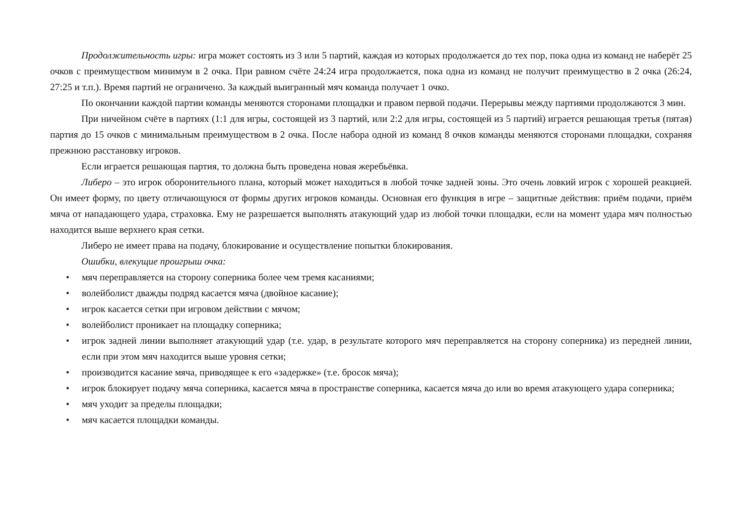Продолжительность игры: игра может состоять из 3 или 5 партий, каждая из которых продолжается до тех пор, пока одна из команд не наберёт 25 очков с преимуществом минимум в 2 очка. При равном счёте 24:24 игра продолжается, пока одна из команд не получит преимущество в 2 очка (26:24, 27:25 и т.п.). Время партий не ограничено. За каждый выигранный мяч команда получает 1 очко.
По окончании каждой партии команды меняются сторонами площадки и правом первой подачи. Перерывы между партиями продолжаются 3 мин.
При ничейном счёте в партиях (1:1 для игры, состоящей из 3 партий, или 2:2 для игры, состоящей из 5 партий) играется решающая третья (пятая) партия до 15 очков с минимальным преимуществом в 2 очка. После набора одной из команд 8 очков команды меняются сторонами площадки, сохраняя прежнюю расстановку игроков.
Если играется решающая партия, то должна быть проведена новая жеребьёвка.
Либеро – это игрок оборонительного плана, который может находиться в любой точке задней зоны. Это очень ловкий игрок с хорошей реакцией. Он имеет форму, по цвету отличающуюся от формы других игроков команды. Основная его функция в игре – защитные действия: приём подачи, приём мяча от нападающего удара, страховка. Ему не разрешается выполнять атакующий удар из любой точки площадки, если на момент удара мяч полностью находится выше верхнего края сетки.
Либеро не имеет права на подачу, блокирование и осуществление попытки блокирования.
Ошибки, влекущие проигрыш очка:
• мяч переправляется на сторону соперника более чем тремя касаниями;
• волейболист дважды подряд касается мяча (двойное касание);
• игрок касается сетки при игровом действии с мячом;
• волейболист проникает на площадку соперника;
• игрок задней линии выполняет атакующий удар (т.е. удар, в результате которого мяч переправляется на сторону соперника) из передней линии, если при этом мяч находится выше уровня сетки;
• производится касание мяча, приводящее к его «задержке» (т.е. бросок мяча);
• игрок блокирует подачу мяча соперника, касается мяча в пространстве соперника, касается мяча до или во время атакующего удара соперника;
• мяч уходит за пределы площадки;
• мяч касается площадки команды.